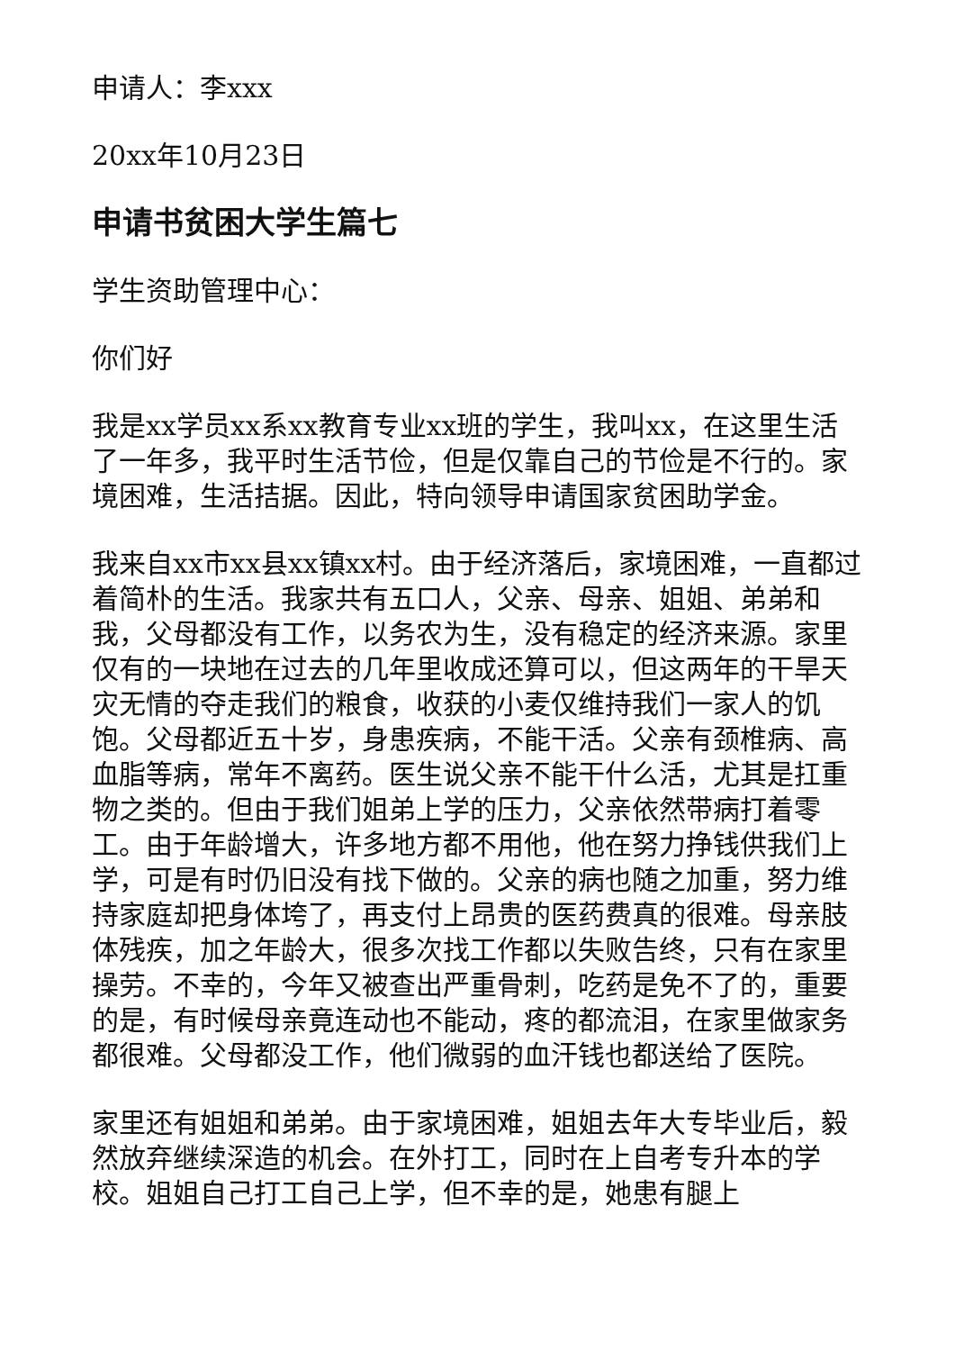申请人：李xxx
20xx年10月23日
申请书贫困大学生篇七
学生资助管理中心：
你们好
我是xx学员xx系xx教育专业xx班的学生，我叫xx，在这里生活了一年多，我平时生活节俭，但是仅靠自己的节俭是不行的。家境困难，生活拮据。因此，特向领导申请国家贫困助学金。
我来自xx市xx县xx镇xx村。由于经济落后，家境困难，一直都过着简朴的生活。我家共有五口人，父亲、母亲、姐姐、弟弟和我，父母都没有工作，以务农为生，没有稳定的经济来源。家里仅有的一块地在过去的几年里收成还算可以，但这两年的干旱天灾无情的夺走我们的粮食，收获的小麦仅维持我们一家人的饥饱。父母都近五十岁，身患疾病，不能干活。父亲有颈椎病、高血脂等病，常年不离药。医生说父亲不能干什么活，尤其是扛重物之类的。但由于我们姐弟上学的压力，父亲依然带病打着零工。由于年龄增大，许多地方都不用他，他在努力挣钱供我们上学，可是有时仍旧没有找下做的。父亲的病也随之加重，努力维持家庭却把身体垮了，再支付上昂贵的医药费真的很难。母亲肢体残疾，加之年龄大，很多次找工作都以失败告终，只有在家里操劳。不幸的，今年又被查出严重骨刺，吃药是免不了的，重要的是，有时候母亲竟连动也不能动，疼的都流泪，在家里做家务都很难。父母都没工作，他们微弱的血汗钱也都送给了医院。
家里还有姐姐和弟弟。由于家境困难，姐姐去年大专毕业后，毅然放弃继续深造的机会。在外打工，同时在上自考专升本的学校。姐姐自己打工自己上学，但不幸的是，她患有腿上